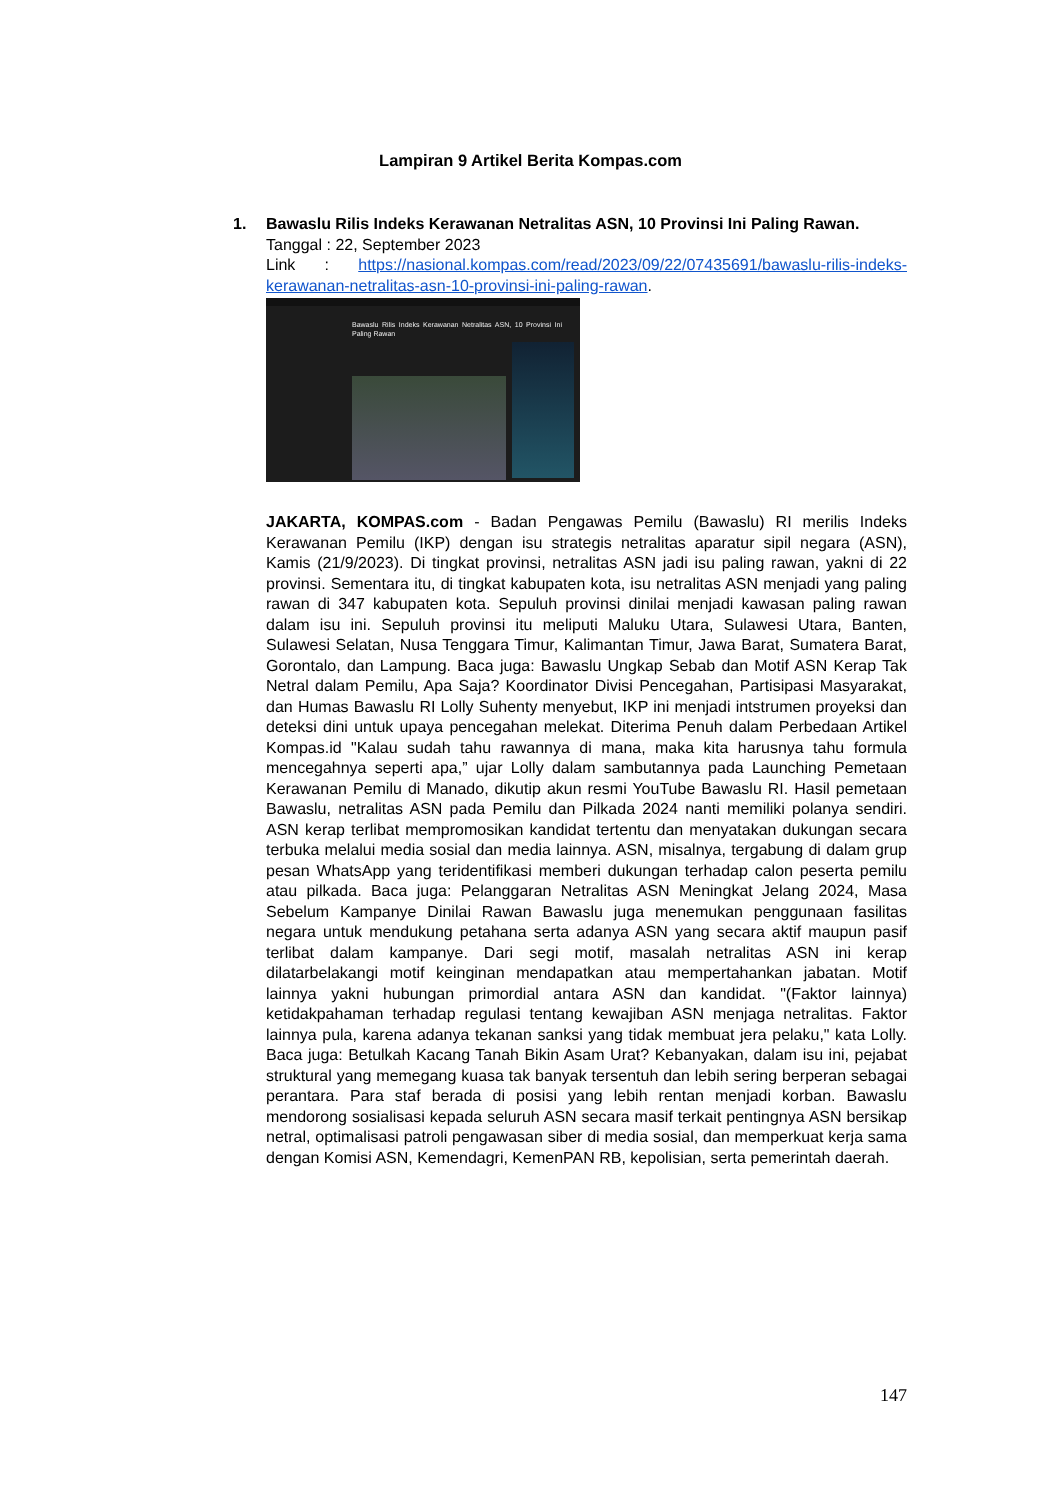Lampiran 9 Artikel Berita Kompas.com
1.
Bawaslu Rilis Indeks Kerawanan Netralitas ASN, 10 Provinsi Ini Paling Rawan.
Tanggal : 22, September 2023
Link : https://nasional.kompas.com/read/2023/09/22/07435691/bawaslu-rilis-indeks-kerawanan-netralitas-asn-10-provinsi-ini-paling-rawan.
Bawaslu Rilis Indeks Kerawanan Netralitas ASN, 10 Provinsi Ini Paling Rawan
JAKARTA, KOMPAS.com - Badan Pengawas Pemilu (Bawaslu) RI merilis Indeks Kerawanan Pemilu (IKP) dengan isu strategis netralitas aparatur sipil negara (ASN), Kamis (21/9/2023). Di tingkat provinsi, netralitas ASN jadi isu paling rawan, yakni di 22 provinsi. Sementara itu, di tingkat kabupaten kota, isu netralitas ASN menjadi yang paling rawan di 347 kabupaten kota. Sepuluh provinsi dinilai menjadi kawasan paling rawan dalam isu ini. Sepuluh provinsi itu meliputi Maluku Utara, Sulawesi Utara, Banten, Sulawesi Selatan, Nusa Tenggara Timur, Kalimantan Timur, Jawa Barat, Sumatera Barat, Gorontalo, dan Lampung. Baca juga: Bawaslu Ungkap Sebab dan Motif ASN Kerap Tak Netral dalam Pemilu, Apa Saja? Koordinator Divisi Pencegahan, Partisipasi Masyarakat, dan Humas Bawaslu RI Lolly Suhenty menyebut, IKP ini menjadi intstrumen proyeksi dan deteksi dini untuk upaya pencegahan melekat. Diterima Penuh dalam Perbedaan Artikel Kompas.id "Kalau sudah tahu rawannya di mana, maka kita harusnya tahu formula mencegahnya seperti apa,” ujar Lolly dalam sambutannya pada Launching Pemetaan Kerawanan Pemilu di Manado, dikutip akun resmi YouTube Bawaslu RI. Hasil pemetaan Bawaslu, netralitas ASN pada Pemilu dan Pilkada 2024 nanti memiliki polanya sendiri. ASN kerap terlibat mempromosikan kandidat tertentu dan menyatakan dukungan secara terbuka melalui media sosial dan media lainnya. ASN, misalnya, tergabung di dalam grup pesan WhatsApp yang teridentifikasi memberi dukungan terhadap calon peserta pemilu atau pilkada. Baca juga: Pelanggaran Netralitas ASN Meningkat Jelang 2024, Masa Sebelum Kampanye Dinilai Rawan Bawaslu juga menemukan penggunaan fasilitas negara untuk mendukung petahana serta adanya ASN yang secara aktif maupun pasif terlibat dalam kampanye. Dari segi motif, masalah netralitas ASN ini kerap dilatarbelakangi motif keinginan mendapatkan atau mempertahankan jabatan. Motif lainnya yakni hubungan primordial antara ASN dan kandidat. "(Faktor lainnya) ketidakpahaman terhadap regulasi tentang kewajiban ASN menjaga netralitas. Faktor lainnya pula, karena adanya tekanan sanksi yang tidak membuat jera pelaku," kata Lolly. Baca juga: Betulkah Kacang Tanah Bikin Asam Urat? Kebanyakan, dalam isu ini, pejabat struktural yang memegang kuasa tak banyak tersentuh dan lebih sering berperan sebagai perantara. Para staf berada di posisi yang lebih rentan menjadi korban. Bawaslu mendorong sosialisasi kepada seluruh ASN secara masif terkait pentingnya ASN bersikap netral, optimalisasi patroli pengawasan siber di media sosial, dan memperkuat kerja sama dengan Komisi ASN, Kemendagri, KemenPAN RB, kepolisian, serta pemerintah daerah.
147